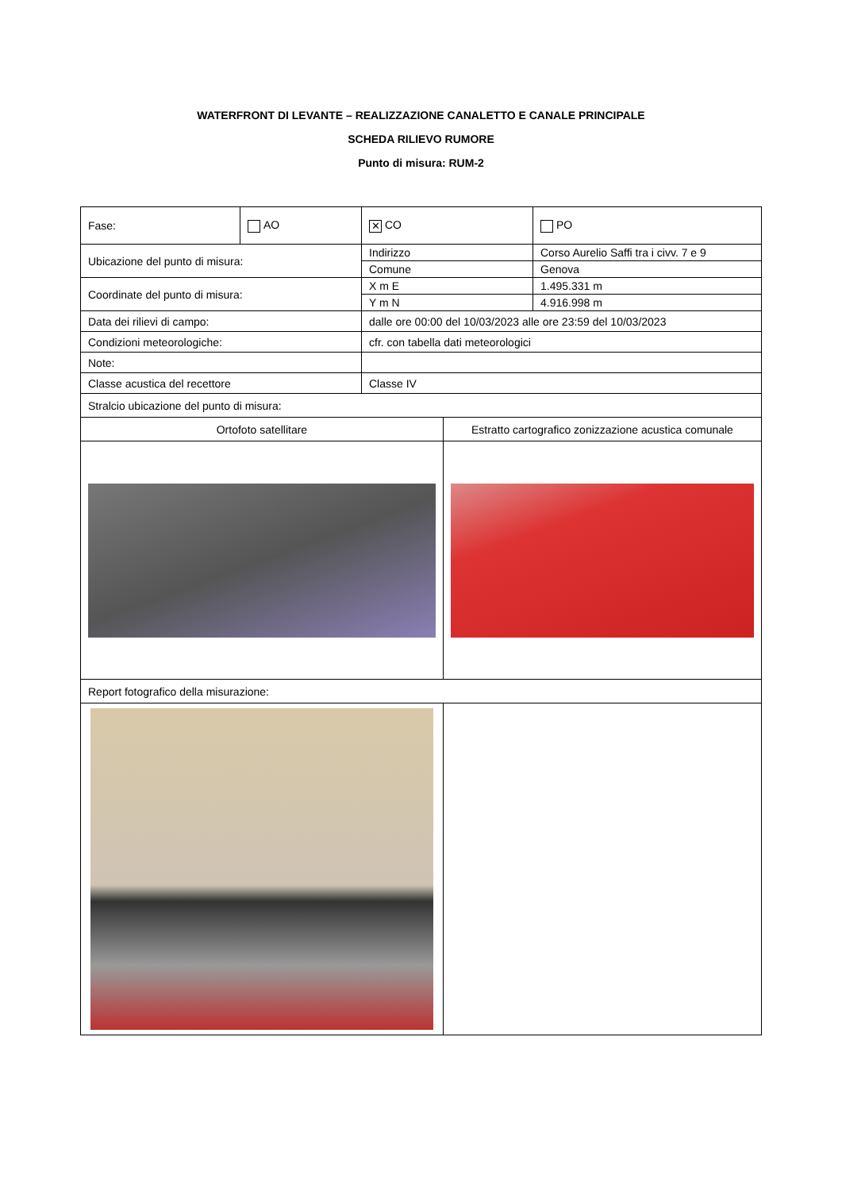WATERFRONT DI LEVANTE – REALIZZAZIONE CANALETTO E CANALE PRINCIPALE
SCHEDA RILIEVO RUMORE
Punto di misura: RUM-2
| Fase: | AO | ✕ CO | | PO |
| Ubicazione del punto di misura: | | Indirizzo | | Corso Aurelio Saffi tra i civv. 7 e 9 |
| | | Comune | | Genova |
| Coordinate del punto di misura: | | X m E | | 1.495.331 m |
| | | Y m N | | 4.916.998 m |
| Data dei rilievi di campo: | | dalle ore 00:00 del 10/03/2023 alle ore 23:59 del 10/03/2023 | | |
| Condizioni meteorologiche: | | cfr. con tabella dati meteorologici | | |
| Note: | | | | |
| Classe acustica del recettore | | Classe IV | | |
| Stralcio ubicazione del punto di misura: | | | | |
| Ortofoto satellitare | | | Estratto cartografico zonizzazione acustica comunale | |
| Report fotografico della misurazione: | | | | |